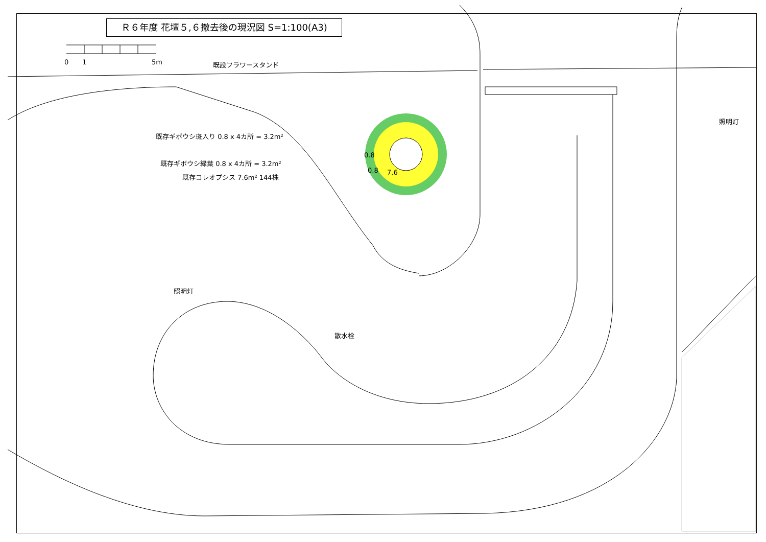Ｒ６年度 花壇５,６撤去後の現況図 S=1:100(A3)
0 1 5m 既設フラワースタンド
既存ギボウシ斑入り 0.8 x 4カ所 = 3.2m²
既存ギボウシ緑葉 0.8 x 4カ所 = 3.2m²
既存コレオプシス 7.6m² 144株
0.8
0.8 7.6
照明灯
照明灯
散水栓